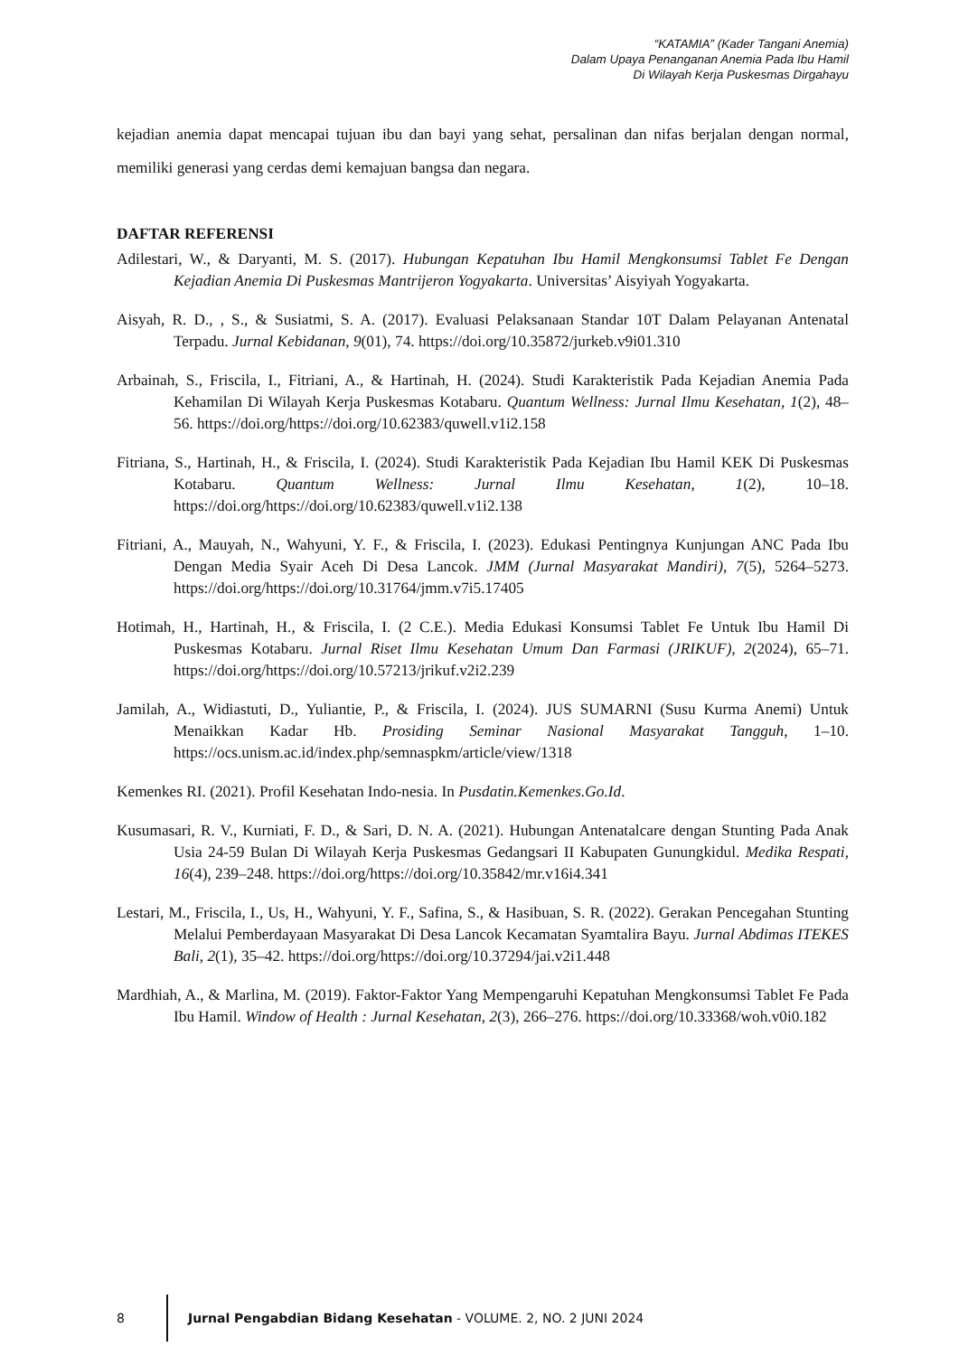“KATAMIA” (Kader Tangani Anemia)
Dalam Upaya Penanganan Anemia Pada Ibu Hamil
Di Wilayah Kerja Puskesmas Dirgahayu
kejadian anemia dapat mencapai tujuan ibu dan bayi yang sehat, persalinan dan nifas berjalan dengan normal, memiliki generasi yang cerdas demi kemajuan bangsa dan negara.
DAFTAR REFERENSI
Adilestari, W., & Daryanti, M. S. (2017). Hubungan Kepatuhan Ibu Hamil Mengkonsumsi Tablet Fe Dengan Kejadian Anemia Di Puskesmas Mantrijeron Yogyakarta. Universitas’ Aisyiyah Yogyakarta.
Aisyah, R. D., , S., & Susiatmi, S. A. (2017). Evaluasi Pelaksanaan Standar 10T Dalam Pelayanan Antenatal Terpadu. Jurnal Kebidanan, 9(01), 74. https://doi.org/10.35872/jurkeb.v9i01.310
Arbainah, S., Friscila, I., Fitriani, A., & Hartinah, H. (2024). Studi Karakteristik Pada Kejadian Anemia Pada Kehamilan Di Wilayah Kerja Puskesmas Kotabaru. Quantum Wellness: Jurnal Ilmu Kesehatan, 1(2), 48–56. https://doi.org/https://doi.org/10.62383/quwell.v1i2.158
Fitriana, S., Hartinah, H., & Friscila, I. (2024). Studi Karakteristik Pada Kejadian Ibu Hamil KEK Di Puskesmas Kotabaru. Quantum Wellness: Jurnal Ilmu Kesehatan, 1(2), 10–18. https://doi.org/https://doi.org/10.62383/quwell.v1i2.138
Fitriani, A., Mauyah, N., Wahyuni, Y. F., & Friscila, I. (2023). Edukasi Pentingnya Kunjungan ANC Pada Ibu Dengan Media Syair Aceh Di Desa Lancok. JMM (Jurnal Masyarakat Mandiri), 7(5), 5264–5273. https://doi.org/https://doi.org/10.31764/jmm.v7i5.17405
Hotimah, H., Hartinah, H., & Friscila, I. (2 C.E.). Media Edukasi Konsumsi Tablet Fe Untuk Ibu Hamil Di Puskesmas Kotabaru. Jurnal Riset Ilmu Kesehatan Umum Dan Farmasi (JRIKUF), 2(2024), 65–71. https://doi.org/https://doi.org/10.57213/jrikuf.v2i2.239
Jamilah, A., Widiastuti, D., Yuliantie, P., & Friscila, I. (2024). JUS SUMARNI (Susu Kurma Anemi) Untuk Menaikkan Kadar Hb. Prosiding Seminar Nasional Masyarakat Tangguh, 1–10. https://ocs.unism.ac.id/index.php/semnaspkm/article/view/1318
Kemenkes RI. (2021). Profil Kesehatan Indo-nesia. In Pusdatin.Kemenkes.Go.Id.
Kusumasari, R. V., Kurniati, F. D., & Sari, D. N. A. (2021). Hubungan Antenatalcare dengan Stunting Pada Anak Usia 24-59 Bulan Di Wilayah Kerja Puskesmas Gedangsari II Kabupaten Gunungkidul. Medika Respati, 16(4), 239–248. https://doi.org/https://doi.org/10.35842/mr.v16i4.341
Lestari, M., Friscila, I., Us, H., Wahyuni, Y. F., Safina, S., & Hasibuan, S. R. (2022). Gerakan Pencegahan Stunting Melalui Pemberdayaan Masyarakat Di Desa Lancok Kecamatan Syamtalira Bayu. Jurnal Abdimas ITEKES Bali, 2(1), 35–42. https://doi.org/https://doi.org/10.37294/jai.v2i1.448
Mardhiah, A., & Marlina, M. (2019). Faktor-Faktor Yang Mempengaruhi Kepatuhan Mengkonsumsi Tablet Fe Pada Ibu Hamil. Window of Health : Jurnal Kesehatan, 2(3), 266–276. https://doi.org/10.33368/woh.v0i0.182
8
Jurnal Pengabdian Bidang Kesehatan - VOLUME. 2, NO. 2 JUNI 2024